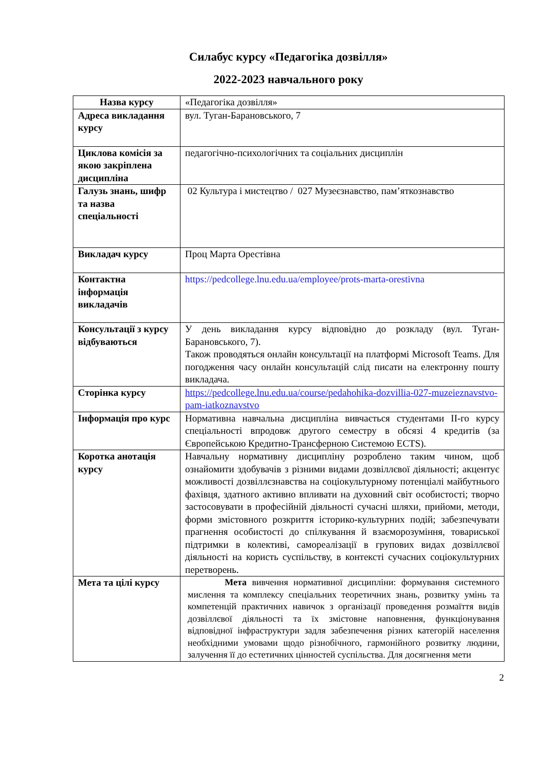Силабус курсу «Педагогіка дозвілля»
2022-2023 навчального року
| Назва курсу | «Педагогіка дозвілля» |
| Адреса викладання курсу | вул. Туган-Барановського, 7 |
| Циклова комісія за якою закріплена дисципліна | педагогічно-психологічних та соціальних дисциплін |
| Галузь знань, шифр та назва спеціальності | 02 Культура і мистецтво / 027 Музеєзнавство, пам’яткознавство |
| Викладач курсу | Проц Марта Орестівна |
| Контактна інформація викладачів | https://pedcollege.lnu.edu.ua/employee/prots-marta-orestivna |
| Консультації з курсу відбуваються | У день викладання курсу відповідно до розкладу (вул. Туган-Барановського, 7). Також проводяться онлайн консультації на платформі Microsoft Teams. Для погодження часу онлайн консультацій слід писати на електронну пошту викладача. |
| Сторінка курсу | https://pedcollege.lnu.edu.ua/course/pedahohika-dozvillia-027-muzeieznavstvo-pam-iatkoznavstvo |
| Інформація про курс | Нормативна навчальна дисципліна вивчається студентами ІІ-го курсу спеціальності впродовж другого семестру в обсязі 4 кредитів (за Європейською Кредитно-Трансферною Системою ECTS). |
| Коротка анотація курсу | Навчальну нормативну дисципліну розроблено таким чином, щоб ознайомити здобувачів з різними видами дозвіллєвої діяльності; акцентує можливості дозвіллєзнавства на соціокультурному потенціалі майбутнього фахівця, здатного активно впливати на духовний світ особистості; творчо застосовувати в професійній діяльності сучасні шляхи, прийоми, методи, форми змістовного розкриття історико-культурних подій; забезпечувати прагнення особистості до спілкування й взаєморозуміння, товариської підтримки в колективі, самореалізації в групових видах дозвіллєвої діяльності на користь суспільству, в контексті сучасних соціокультурних перетворень. |
| Мета та цілі курсу | Мета вивчення нормативної дисципліни: формування системного мислення та комплексу спеціальних теоретичних знань, розвитку умінь та компетенцій практичних навичок з організації проведення розмаїття видів дозвіллєвої діяльності та їх змістовне наповнення, функціонування відповідної інфраструктури задля забезпечення різних категорій населення необхідними умовами щодо різнобічного, гармонійного розвитку людини, залучення її до естетичних цінностей суспільства. Для досягнення мети |
2